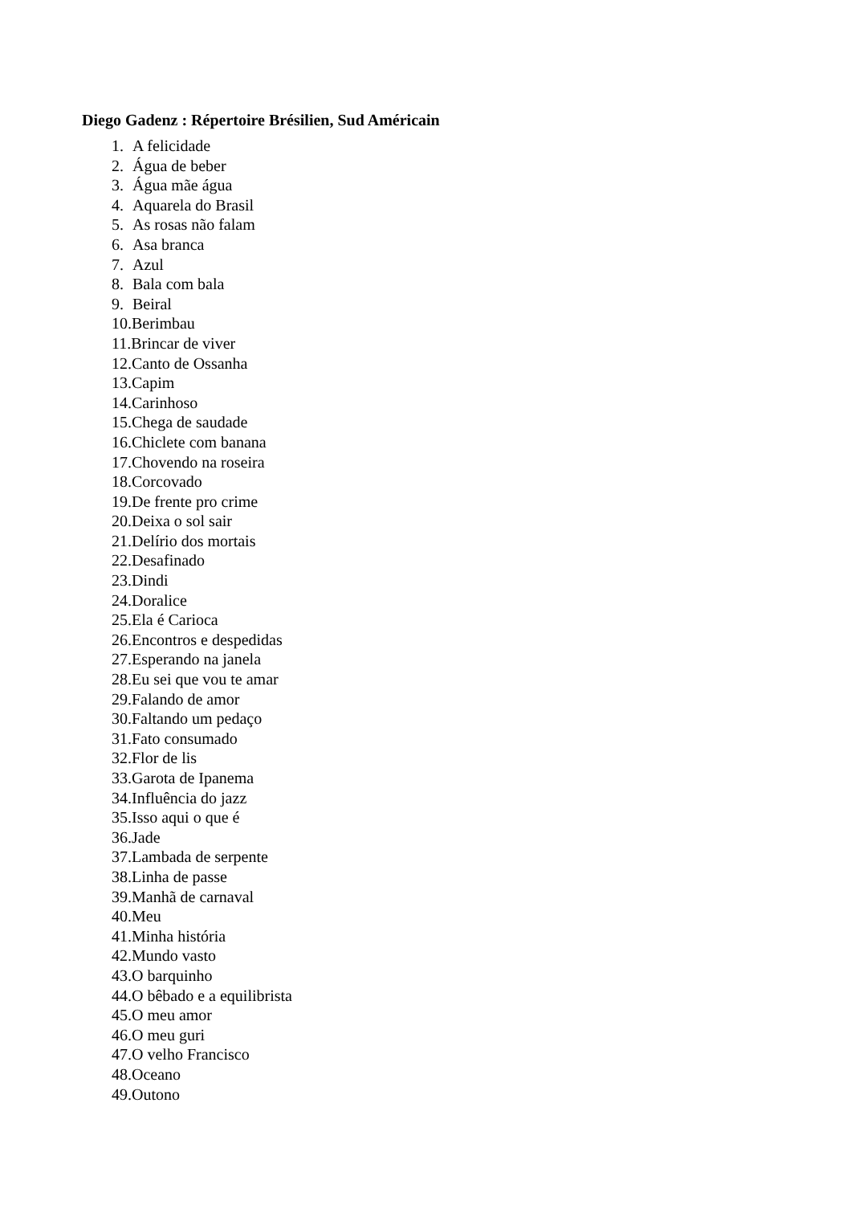Diego Gadenz : Répertoire Brésilien, Sud Américain
1. A felicidade
2. Água de beber
3. Água mãe água
4. Aquarela do Brasil
5. As rosas não falam
6. Asa branca
7. Azul
8. Bala com bala
9. Beiral
10.Berimbau
11.Brincar de viver
12.Canto de Ossanha
13.Capim
14.Carinhoso
15.Chega de saudade
16.Chiclete com banana
17.Chovendo na roseira
18.Corcovado
19.De frente pro crime
20.Deixa o sol sair
21.Delírio dos mortais
22.Desafinado
23.Dindi
24.Doralice
25.Ela é Carioca
26.Encontros e despedidas
27.Esperando na janela
28.Eu sei que vou te amar
29.Falando de amor
30.Faltando um pedaço
31.Fato consumado
32.Flor de lis
33.Garota de Ipanema
34.Influência do jazz
35.Isso aqui o que é
36.Jade
37.Lambada de serpente
38.Linha de passe
39.Manhã de carnaval
40.Meu
41.Minha história
42.Mundo vasto
43.O barquinho
44.O bêbado e a equilibrista
45.O meu amor
46.O meu guri
47.O velho Francisco
48.Oceano
49.Outono